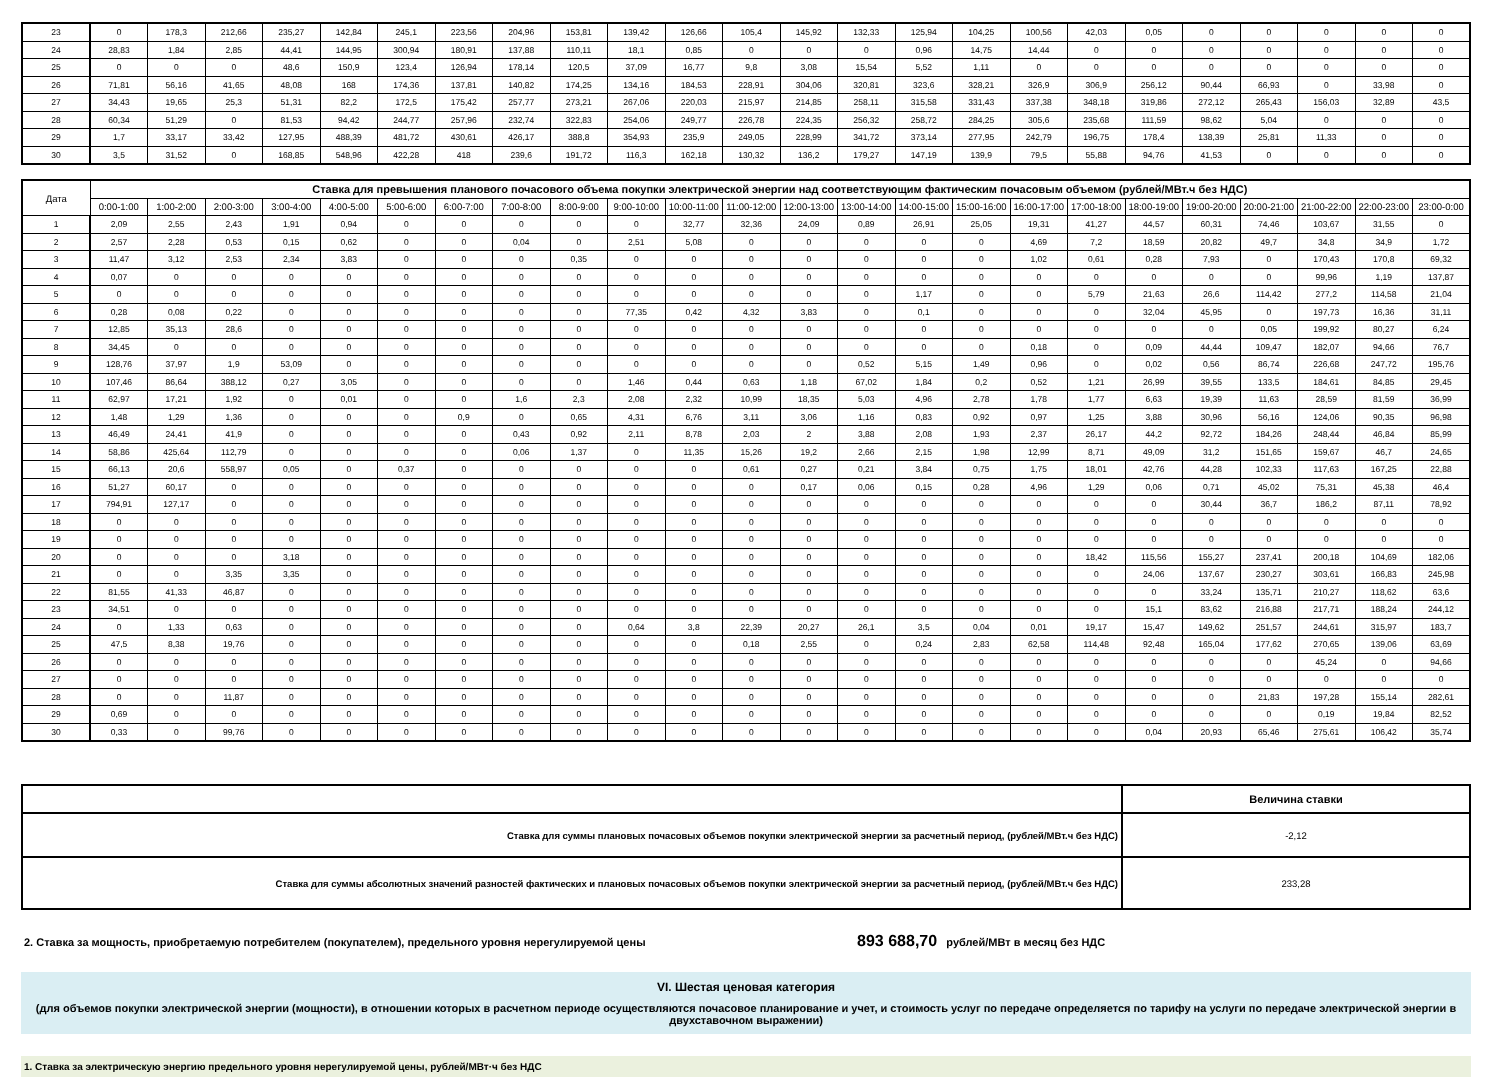| 23 | 0 | 178,3 | 212,66 | 235,27 | 142,84 | 245,1 | 223,56 | 204,96 | 153,81 | 139,42 | 126,66 | 105,4 | 145,92 | 132,33 | 125,94 | 104,25 | 100,56 | 42,03 | 0,05 | 0 | 0 | 0 | 0 | 0 |
| 24 | 28,83 | 1,84 | 2,85 | 44,41 | 144,95 | 300,94 | 180,91 | 137,88 | 110,11 | 18,1 | 0,85 | 0 | 0 | 0 | 0,96 | 14,75 | 14,44 | 0 | 0 | 0 | 0 | 0 | 0 | 0 |
| 25 | 0 | 0 | 0 | 48,6 | 150,9 | 123,4 | 126,94 | 178,14 | 120,5 | 37,09 | 16,77 | 9,8 | 3,08 | 15,54 | 5,52 | 1,11 | 0 | 0 | 0 | 0 | 0 | 0 | 0 | 0 |
| 26 | 71,81 | 56,16 | 41,65 | 48,08 | 168 | 174,36 | 137,81 | 140,82 | 174,25 | 134,16 | 184,53 | 228,91 | 304,06 | 320,81 | 323,6 | 328,21 | 326,9 | 306,9 | 256,12 | 90,44 | 66,93 | 0 | 33,98 | 0 |
| 27 | 34,43 | 19,65 | 25,3 | 51,31 | 82,2 | 172,5 | 175,42 | 257,77 | 273,21 | 267,06 | 220,03 | 215,97 | 214,85 | 258,11 | 315,58 | 331,43 | 337,38 | 348,18 | 319,86 | 272,12 | 265,43 | 156,03 | 32,89 | 43,5 |
| 28 | 60,34 | 51,29 | 0 | 81,53 | 94,42 | 244,77 | 257,96 | 232,74 | 322,83 | 254,06 | 249,77 | 226,78 | 224,35 | 256,32 | 258,72 | 284,25 | 305,6 | 235,68 | 111,59 | 98,62 | 5,04 | 0 | 0 | 0 |
| 29 | 1,7 | 33,17 | 33,42 | 127,95 | 488,39 | 481,72 | 430,61 | 426,17 | 388,8 | 354,93 | 235,9 | 249,05 | 228,99 | 341,72 | 373,14 | 277,95 | 242,79 | 196,75 | 178,4 | 138,39 | 25,81 | 11,33 | 0 | 0 |
| 30 | 3,5 | 31,52 | 0 | 168,85 | 548,96 | 422,28 | 418 | 239,6 | 191,72 | 116,3 | 162,18 | 130,32 | 136,2 | 179,27 | 147,19 | 139,9 | 79,5 | 55,88 | 94,76 | 41,53 | 0 | 0 | 0 | 0 |
| Дата | Ставка для превышения планового почасового объема покупки электрической энергии над соответствующим фактическим почасовым объемом (рублей/МВт.ч без НДС) | | | | | | | | | | | | | | | | | | | | | | | |
| --- | --- | --- | --- | --- | --- | --- | --- | --- | --- | --- | --- | --- | --- | --- | --- | --- | --- | --- | --- | --- | --- | --- | --- | --- |
| | 0:00-1:00 | 1:00-2:00 | 2:00-3:00 | 3:00-4:00 | 4:00-5:00 | 5:00-6:00 | 6:00-7:00 | 7:00-8:00 | 8:00-9:00 | 9:00-10:00 | 10:00-11:00 | 11:00-12:00 | 12:00-13:00 | 13:00-14:00 | 14:00-15:00 | 15:00-16:00 | 16:00-17:00 | 17:00-18:00 | 18:00-19:00 | 19:00-20:00 | 20:00-21:00 | 21:00-22:00 | 22:00-23:00 | 23:00-0:00 |
| 1 | 2,09 | 2,55 | 2,43 | 1,91 | 0,94 | 0 | 0 | 0 | 0 | 0 | 32,77 | 32,36 | 24,09 | 0,89 | 26,91 | 25,05 | 19,31 | 41,27 | 44,57 | 60,31 | 74,46 | 103,67 | 31,55 | 0 |
| 2 | 2,57 | 2,28 | 0,53 | 0,15 | 0,62 | 0 | 0 | 0,04 | 0 | 2,51 | 5,08 | 0 | 0 | 0 | 0 | 0 | 4,69 | 7,2 | 18,59 | 20,82 | 49,7 | 34,8 | 34,9 | 1,72 |
| 3 | 11,47 | 3,12 | 2,53 | 2,34 | 3,83 | 0 | 0 | 0 | 0,35 | 0 | 0 | 0 | 0 | 0 | 0 | 0 | 1,02 | 0,61 | 0,28 | 7,93 | 0 | 170,43 | 170,8 | 69,32 |
| 4 | 0,07 | 0 | 0 | 0 | 0 | 0 | 0 | 0 | 0 | 0 | 0 | 0 | 0 | 0 | 0 | 0 | 0 | 0 | 0 | 0 | 0 | 99,96 | 1,19 | 137,87 |
| 5 | 0 | 0 | 0 | 0 | 0 | 0 | 0 | 0 | 0 | 0 | 0 | 0 | 0 | 0 | 1,17 | 0 | 0 | 5,79 | 21,63 | 26,6 | 114,42 | 277,2 | 114,58 | 21,04 |
| 6 | 0,28 | 0,08 | 0,22 | 0 | 0 | 0 | 0 | 0 | 0 | 77,35 | 0,42 | 4,32 | 3,83 | 0 | 0,1 | 0 | 0 | 0 | 32,04 | 45,95 | 0 | 197,73 | 16,36 | 31,11 |
| 7 | 12,85 | 35,13 | 28,6 | 0 | 0 | 0 | 0 | 0 | 0 | 0 | 0 | 0 | 0 | 0 | 0 | 0 | 0 | 0 | 0 | 0 | 0,05 | 199,92 | 80,27 | 6,24 |
| 8 | 34,45 | 0 | 0 | 0 | 0 | 0 | 0 | 0 | 0 | 0 | 0 | 0 | 0 | 0 | 0 | 0 | 0,18 | 0 | 0,09 | 44,44 | 109,47 | 182,07 | 94,66 | 76,7 |
| 9 | 128,76 | 37,97 | 1,9 | 53,09 | 0 | 0 | 0 | 0 | 0 | 0 | 0 | 0 | 0 | 0,52 | 5,15 | 1,49 | 0,96 | 0 | 0,02 | 0,56 | 86,74 | 226,68 | 247,72 | 195,76 |
| 10 | 107,46 | 86,64 | 388,12 | 0,27 | 3,05 | 0 | 0 | 0 | 0 | 1,46 | 0,44 | 0,63 | 1,18 | 67,02 | 1,84 | 0,2 | 0,52 | 1,21 | 26,99 | 39,55 | 133,5 | 184,61 | 84,85 | 29,45 |
| 11 | 62,97 | 17,21 | 1,92 | 0 | 0,01 | 0 | 0 | 1,6 | 2,3 | 2,08 | 2,32 | 10,99 | 18,35 | 5,03 | 4,96 | 2,78 | 1,78 | 1,77 | 6,63 | 19,39 | 11,63 | 28,59 | 81,59 | 36,99 |
| 12 | 1,48 | 1,29 | 1,36 | 0 | 0 | 0 | 0,9 | 0 | 0,65 | 4,31 | 6,76 | 3,11 | 3,06 | 1,16 | 0,83 | 0,92 | 0,97 | 1,25 | 3,88 | 30,96 | 56,16 | 124,06 | 90,35 | 96,98 |
| 13 | 46,49 | 24,41 | 41,9 | 0 | 0 | 0 | 0 | 0,43 | 0,92 | 2,11 | 8,78 | 2,03 | 2 | 3,88 | 2,08 | 1,93 | 2,37 | 26,17 | 44,2 | 92,72 | 184,26 | 248,44 | 46,84 | 85,99 |
| 14 | 58,86 | 425,64 | 112,79 | 0 | 0 | 0 | 0 | 0,06 | 1,37 | 0 | 11,35 | 15,26 | 19,2 | 2,66 | 2,15 | 1,98 | 12,99 | 8,71 | 49,09 | 31,2 | 151,65 | 159,67 | 46,7 | 24,65 |
| 15 | 66,13 | 20,6 | 558,97 | 0,05 | 0 | 0,37 | 0 | 0 | 0 | 0 | 0 | 0,61 | 0,27 | 0,21 | 3,84 | 0,75 | 1,75 | 18,01 | 42,76 | 44,28 | 102,33 | 117,63 | 167,25 | 22,88 |
| 16 | 51,27 | 60,17 | 0 | 0 | 0 | 0 | 0 | 0 | 0 | 0 | 0 | 0 | 0,17 | 0,06 | 0,15 | 0,28 | 4,96 | 1,29 | 0,06 | 0,71 | 45,02 | 75,31 | 45,38 | 46,4 |
| 17 | 794,91 | 127,17 | 0 | 0 | 0 | 0 | 0 | 0 | 0 | 0 | 0 | 0 | 0 | 0 | 0 | 0 | 0 | 0 | 0 | 30,44 | 36,7 | 186,2 | 87,11 | 78,92 |
| 18 | 0 | 0 | 0 | 0 | 0 | 0 | 0 | 0 | 0 | 0 | 0 | 0 | 0 | 0 | 0 | 0 | 0 | 0 | 0 | 0 | 0 | 0 | 0 | 0 |
| 19 | 0 | 0 | 0 | 0 | 0 | 0 | 0 | 0 | 0 | 0 | 0 | 0 | 0 | 0 | 0 | 0 | 0 | 0 | 0 | 0 | 0 | 0 | 0 | 0 |
| 20 | 0 | 0 | 0 | 3,18 | 0 | 0 | 0 | 0 | 0 | 0 | 0 | 0 | 0 | 0 | 0 | 0 | 0 | 18,42 | 115,56 | 155,27 | 237,41 | 200,18 | 104,69 | 182,06 |
| 21 | 0 | 0 | 3,35 | 3,35 | 0 | 0 | 0 | 0 | 0 | 0 | 0 | 0 | 0 | 0 | 0 | 0 | 0 | 0 | 24,06 | 137,67 | 230,27 | 303,61 | 166,83 | 245,98 |
| 22 | 81,55 | 41,33 | 46,87 | 0 | 0 | 0 | 0 | 0 | 0 | 0 | 0 | 0 | 0 | 0 | 0 | 0 | 0 | 0 | 0 | 33,24 | 135,71 | 210,27 | 118,62 | 63,6 |
| 23 | 34,51 | 0 | 0 | 0 | 0 | 0 | 0 | 0 | 0 | 0 | 0 | 0 | 0 | 0 | 0 | 0 | 0 | 0 | 15,1 | 83,62 | 216,88 | 217,71 | 188,24 | 244,12 |
| 24 | 0 | 1,33 | 0,63 | 0 | 0 | 0 | 0 | 0 | 0 | 0,64 | 3,8 | 22,39 | 20,27 | 26,1 | 3,5 | 0,04 | 0,01 | 19,17 | 15,47 | 149,62 | 251,57 | 244,61 | 315,97 | 183,7 |
| 25 | 47,5 | 8,38 | 19,76 | 0 | 0 | 0 | 0 | 0 | 0 | 0 | 0 | 0,18 | 2,55 | 0 | 0,24 | 2,83 | 62,58 | 114,48 | 92,48 | 165,04 | 177,62 | 270,65 | 139,06 | 63,69 |
| 26 | 0 | 0 | 0 | 0 | 0 | 0 | 0 | 0 | 0 | 0 | 0 | 0 | 0 | 0 | 0 | 0 | 0 | 0 | 0 | 0 | 0 | 45,24 | 0 | 94,66 |
| 27 | 0 | 0 | 0 | 0 | 0 | 0 | 0 | 0 | 0 | 0 | 0 | 0 | 0 | 0 | 0 | 0 | 0 | 0 | 0 | 0 | 0 | 0 | 0 | 0 |
| 28 | 0 | 0 | 11,87 | 0 | 0 | 0 | 0 | 0 | 0 | 0 | 0 | 0 | 0 | 0 | 0 | 0 | 0 | 0 | 0 | 0 | 21,83 | 197,28 | 155,14 | 282,61 |
| 29 | 0,69 | 0 | 0 | 0 | 0 | 0 | 0 | 0 | 0 | 0 | 0 | 0 | 0 | 0 | 0 | 0 | 0 | 0 | 0 | 0 | 0 | 0,19 | 19,84 | 82,52 |
| 30 | 0,33 | 0 | 99,76 | 0 | 0 | 0 | 0 | 0 | 0 | 0 | 0 | 0 | 0 | 0 | 0 | 0 | 0 | 0 | 0,04 | 20,93 | 65,46 | 275,61 | 106,42 | 35,74 |
| | Величина ставки |
| Ставка для суммы плановых почасовых объемов покупки электрической энергии за расчетный период, (рублей/МВт.ч без НДС) | -2,12 |
| Ставка для суммы абсолютных значений разностей фактических и плановых почасовых объемов покупки электрической энергии за расчетный период, (рублей/МВт.ч без НДС) | 233,28 |
2. Ставка за мощность, приобретаемую потребителем (покупателем), предельного уровня нерегулируемой цены 893 688,70 рублей/МВт в месяц без НДС
VI. Шестая ценовая категория
(для объемов покупки электрической энергии (мощности), в отношении которых в расчетном периоде осуществляются почасовое планирование и учет, и стоимость услуг по передаче определяется по тарифу на услуги по передаче электрической энергии в двухставочном выражении)
1. Ставка за электрическую энергию предельного уровня нерегулируемой цены, рублей/МВт·ч без НДС